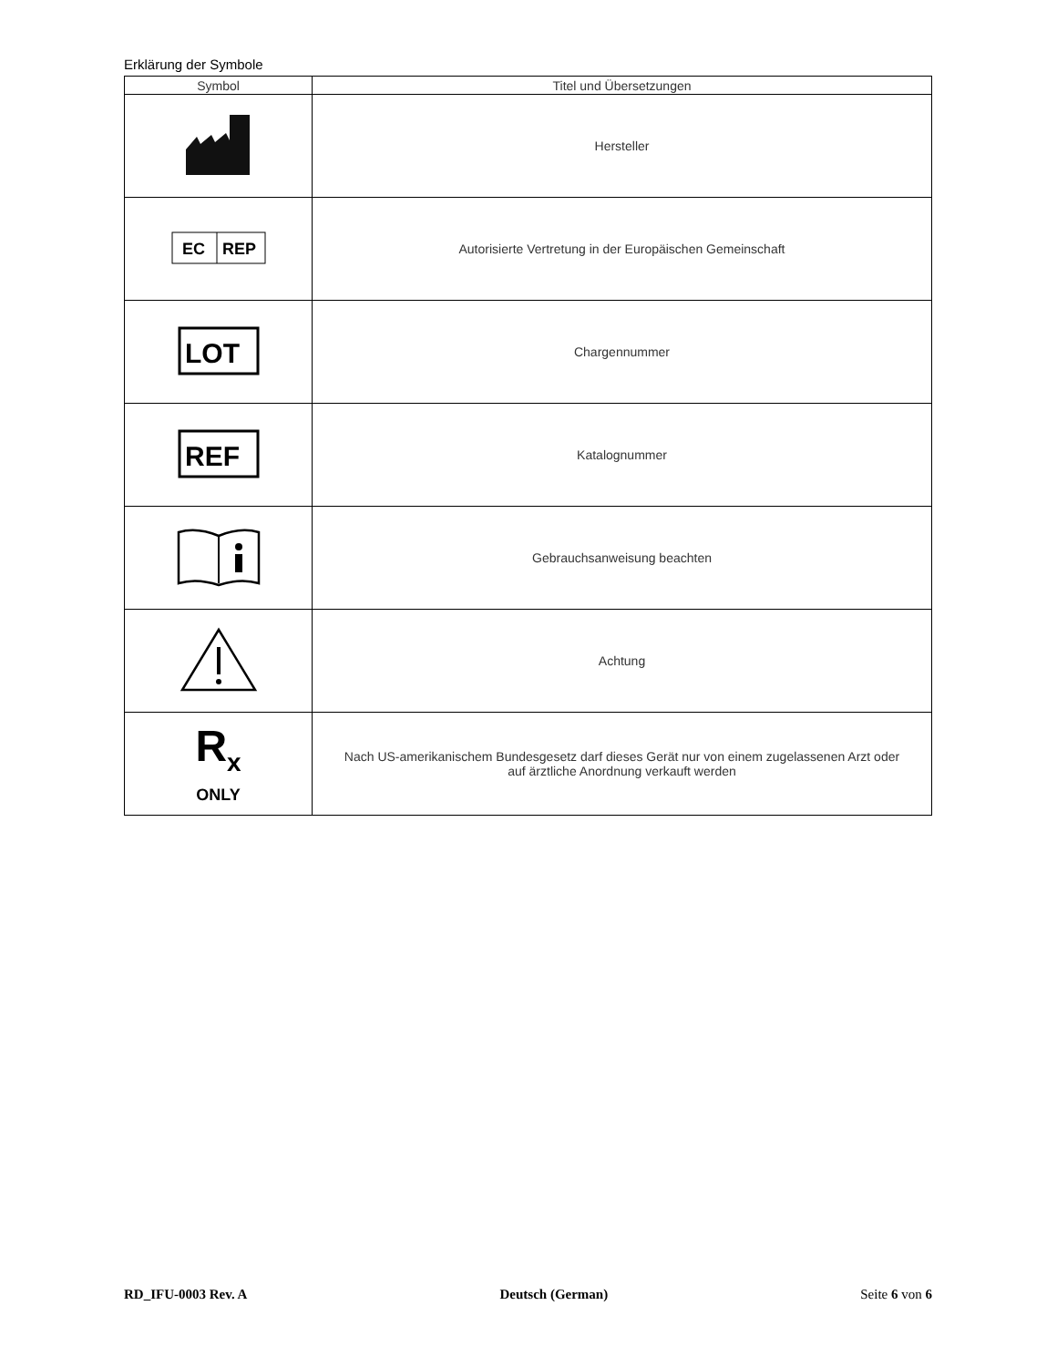Erklärung der Symbole
| Symbol | Titel und Übersetzungen |
| --- | --- |
| | Hersteller |
| EC REP | Autorisierte Vertretung in der Europäischen Gemeinschaft |
| LOT | Chargennummer |
| REF | Katalognummer |
| | Gebrauchsanweisung beachten |
| | Achtung |
| R<sub>x</sub> ONLY | Nach US-amerikanischem Bundesgesetz darf dieses Gerät nur von einem zugelassenen Arzt oder auf ärztliche Anordnung verkauft werden |
RD_IFU-0003 Rev. A Deutsch (German) Seite 6 von 6